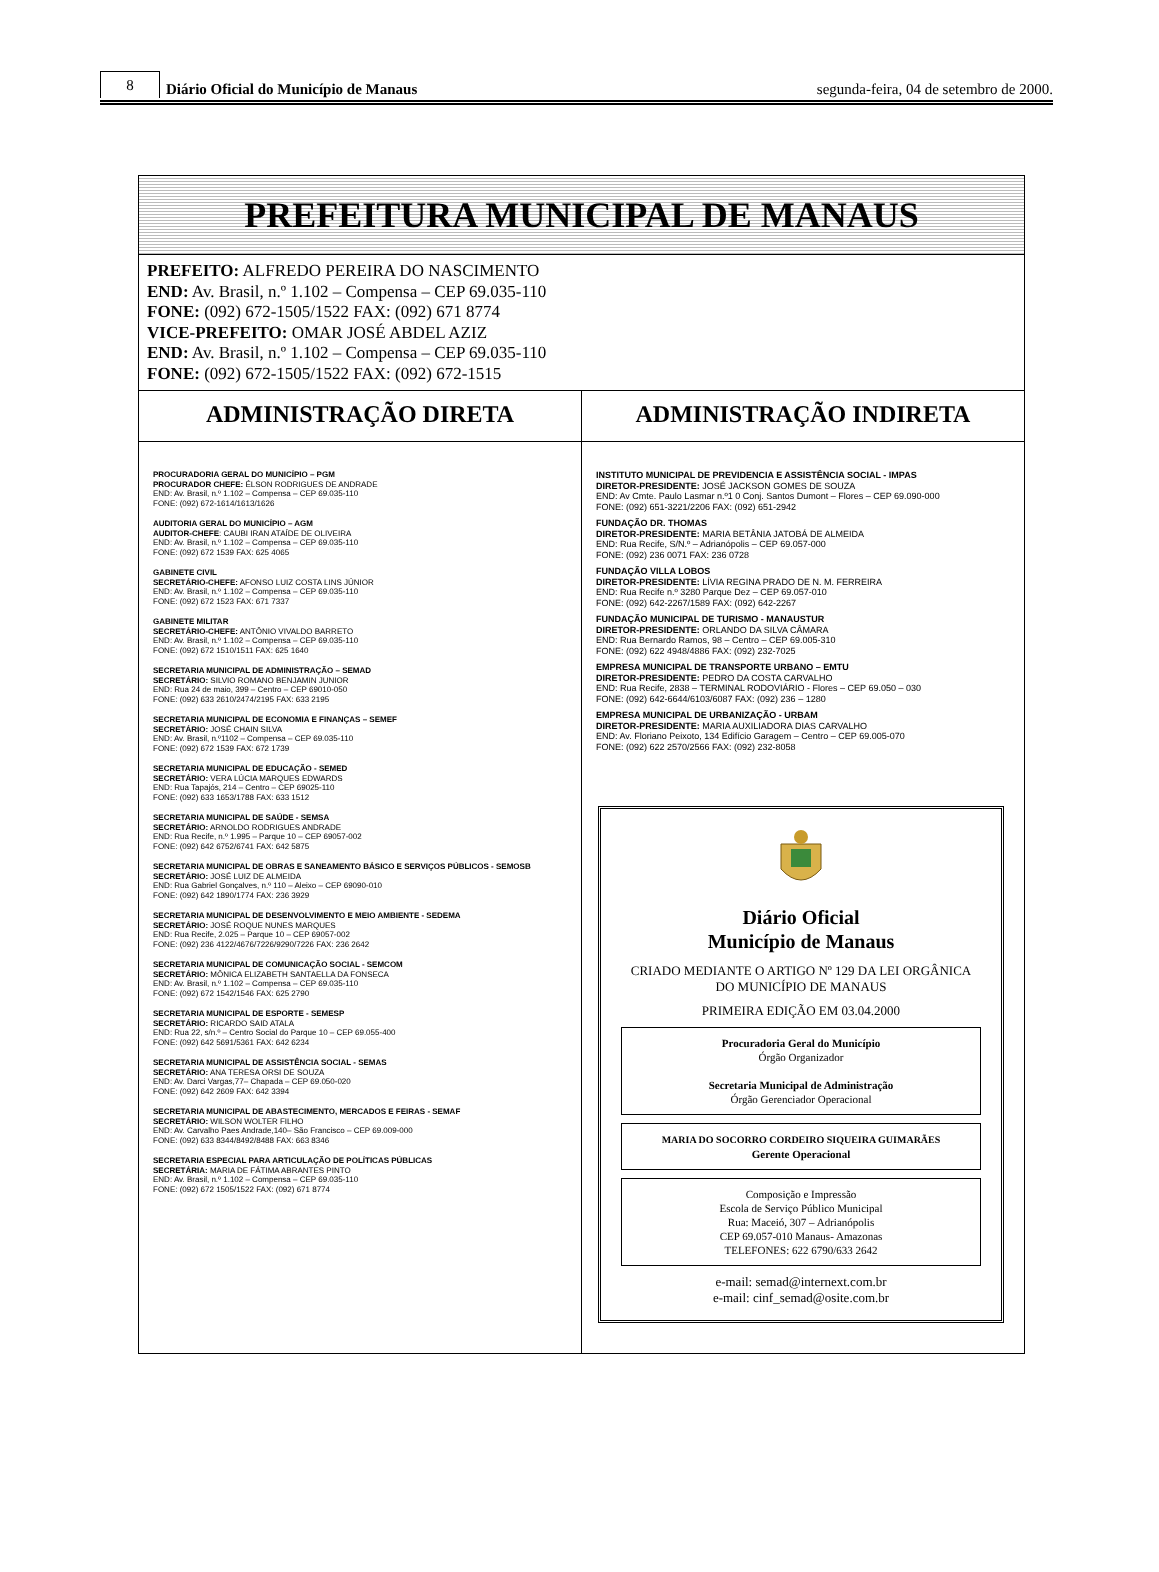8
Diário Oficial do Município de Manaus
segunda-feira, 04 de setembro de 2000.
PREFEITURA MUNICIPAL DE MANAUS
PREFEITO: ALFREDO PEREIRA DO NASCIMENTO
END: Av. Brasil, n.º 1.102 – Compensa – CEP 69.035-110
FONE: (092) 672-1505/1522 FAX: (092) 671 8774
VICE-PREFEITO: OMAR JOSÉ ABDEL AZIZ
END: Av. Brasil, n.º 1.102 – Compensa – CEP 69.035-110
FONE: (092) 672-1505/1522 FAX: (092) 672-1515
ADMINISTRAÇÃO DIRETA
PROCURADORIA GERAL DO MUNICÍPIO – PGM
PROCURADOR CHEFE: ÉLSON RODRIGUES DE ANDRADE
END: Av. Brasil, n.º 1.102 – Compensa – CEP 69.035-110
FONE: (092) 672-1614/1613/1626
AUDITORIA GERAL DO MUNICÍPIO – AGM
AUDITOR-CHEFE: CAUBI IRAN ATAÍDE DE OLIVEIRA
END: Av. Brasil, n.º 1.102 – Compensa – CEP 69.035-110
FONE: (092) 672 1539 FAX: 625 4065
GABINETE CIVIL
SECRETÁRIO-CHEFE: AFONSO LUIZ COSTA LINS JÚNIOR
END: Av. Brasil, n.º 1.102 – Compensa – CEP 69.035-110
FONE: (092) 672 1523 FAX: 671 7337
GABINETE MILITAR
SECRETÁRIO-CHEFE: ANTÔNIO VIVALDO BARRETO
END: Av. Brasil, n.º 1.102 – Compensa – CEP 69.035-110
FONE: (092) 672 1510/1511 FAX: 625 1640
SECRETARIA MUNICIPAL DE ADMINISTRAÇÃO – SEMAD
SECRETÁRIO: SILVIO ROMANO BENJAMIN JUNIOR
END: Rua 24 de maio, 399 – Centro – CEP 69010-050
FONE: (092) 633 2610/2474/2195 FAX: 633 2195
SECRETARIA MUNICIPAL DE ECONOMIA E FINANÇAS – SEMEF
SECRETÁRIO: JOSÉ CHAIN SILVA
END: Av. Brasil, n.º1102 – Compensa – CEP 69.035-110
FONE: (092) 672 1539 FAX: 672 1739
SECRETARIA MUNICIPAL DE EDUCAÇÃO - SEMED
SECRETÁRIO: VERA LÚCIA MARQUES EDWARDS
END: Rua Tapajós, 214 – Centro – CEP 69025-110
FONE: (092) 633 1653/1788 FAX: 633 1512
SECRETARIA MUNICIPAL DE SAÚDE - SEMSA
SECRETÁRIO: ARNOLDO RODRIGUES ANDRADE
END: Rua Recife, n.º 1.995 – Parque 10 – CEP 69057-002
FONE: (092) 642 6752/6741 FAX: 642 5875
SECRETARIA MUNICIPAL DE OBRAS E SANEAMENTO BÁSICO E SERVIÇOS PÚBLICOS - SEMOSB
SECRETÁRIO: JOSÉ LUIZ DE ALMEIDA
END: Rua Gabriel Gonçalves, n.º 110 – Aleixo – CEP 69090-010
FONE: (092) 642 1890/1774 FAX: 236 3929
SECRETARIA MUNICIPAL DE DESENVOLVIMENTO E MEIO AMBIENTE - SEDEMA
SECRETÁRIO: JOSÉ ROQUE NUNES MARQUES
END: Rua Recife, 2.025 – Parque 10 – CEP 69057-002
FONE: (092) 236 4122/4676/7226/9290/7226 FAX: 236 2642
SECRETARIA MUNICIPAL DE COMUNICAÇÃO SOCIAL - SEMCOM
SECRETÁRIO: MÔNICA ELIZABETH SANTAELLA DA FONSECA
END: Av. Brasil, n.º 1.102 – Compensa – CEP 69.035-110
FONE: (092) 672 1542/1546 FAX: 625 2790
SECRETARIA MUNICIPAL DE ESPORTE - SEMESP
SECRETÁRIO: RICARDO SAID ATALA
END: Rua 22, s/n.º – Centro Social do Parque 10 – CEP 69.055-400
FONE: (092) 642 5691/5361 FAX: 642 6234
SECRETARIA MUNICIPAL DE ASSISTÊNCIA SOCIAL - SEMAS
SECRETÁRIO: ANA TERESA ORSI DE SOUZA
END: Av. Darci Vargas,77– Chapada – CEP 69.050-020
FONE: (092) 642 2609 FAX: 642 3394
SECRETARIA MUNICIPAL DE ABASTECIMENTO, MERCADOS E FEIRAS - SEMAF
SECRETÁRIO: WILSON WOLTER FILHO
END: Av. Carvalho Paes Andrade,140– São Francisco – CEP 69.009-000
FONE: (092) 633 8344/8492/8488 FAX: 663 8346
SECRETARIA ESPECIAL PARA ARTICULAÇÃO DE POLÍTICAS PÚBLICAS
SECRETÁRIA: MARIA DE FÁTIMA ABRANTES PINTO
END: Av. Brasil, n.º 1.102 – Compensa – CEP 69.035-110
FONE: (092) 672 1505/1522 FAX: (092) 671 8774
ADMINISTRAÇÃO INDIRETA
INSTITUTO MUNICIPAL DE PREVIDENCIA E ASSISTÊNCIA SOCIAL - IMPAS
DIRETOR-PRESIDENTE: JOSÉ JACKSON GOMES DE SOUZA
END: Av Cmte. Paulo Lasmar n.º1 0 Conj. Santos Dumont – Flores – CEP 69.090-000
FONE: (092) 651-3221/2206 FAX: (092) 651-2942
FUNDAÇÃO DR. THOMAS
DIRETOR-PRESIDENTE: MARIA BETÂNIA JATOBÁ DE ALMEIDA
END: Rua Recife, S/N.º – Adrianópolis – CEP 69.057-000
FONE: (092) 236 0071 FAX: 236 0728
FUNDAÇÃO VILLA LOBOS
DIRETOR-PRESIDENTE: LÍVIA REGINA PRADO DE N. M. FERREIRA
END: Rua Recife n.º 3280 Parque Dez – CEP 69.057-010
FONE: (092) 642-2267/1589 FAX: (092) 642-2267
FUNDAÇÃO MUNICIPAL DE TURISMO - MANAUSTUR
DIRETOR-PRESIDENTE: ORLANDO DA SILVA CÂMARA
END: Rua Bernardo Ramos, 98 – Centro – CEP 69.005-310
FONE: (092) 622 4948/4886 FAX: (092) 232-7025
EMPRESA MUNICIPAL DE TRANSPORTE URBANO – EMTU
DIRETOR-PRESIDENTE: PEDRO DA COSTA CARVALHO
END: Rua Recife, 2838 – TERMINAL RODOVIÁRIO - Flores – CEP 69.050 – 030
FONE: (092) 642-6644/6103/6087 FAX: (092) 236 – 1280
EMPRESA MUNICIPAL DE URBANIZAÇÃO - URBAM
DIRETOR-PRESIDENTE: MARIA AUXILIADORA DIAS CARVALHO
END: Av. Floriano Peixoto, 134 Edifício Garagem – Centro – CEP 69.005-070
FONE: (092) 622 2570/2566 FAX: (092) 232-8058
Diário Oficial
Município de Manaus
CRIADO MEDIANTE O ARTIGO Nº 129 DA LEI ORGÂNICA DO MUNICÍPIO DE MANAUS
PRIMEIRA EDIÇÃO EM 03.04.2000
Procuradoria Geral do Município
Órgão Organizador
Secretaria Municipal de Administração
Órgão Gerenciador Operacional
MARIA DO SOCORRO CORDEIRO SIQUEIRA GUIMARÃES
Gerente Operacional
Composição e Impressão
Escola de Serviço Público Municipal
Rua: Maceió, 307 – Adrianópolis
CEP 69.057-010 Manaus- Amazonas
TELEFONES: 622 6790/633 2642
e-mail: semad@internext.com.br
e-mail: cinf_semad@osite.com.br